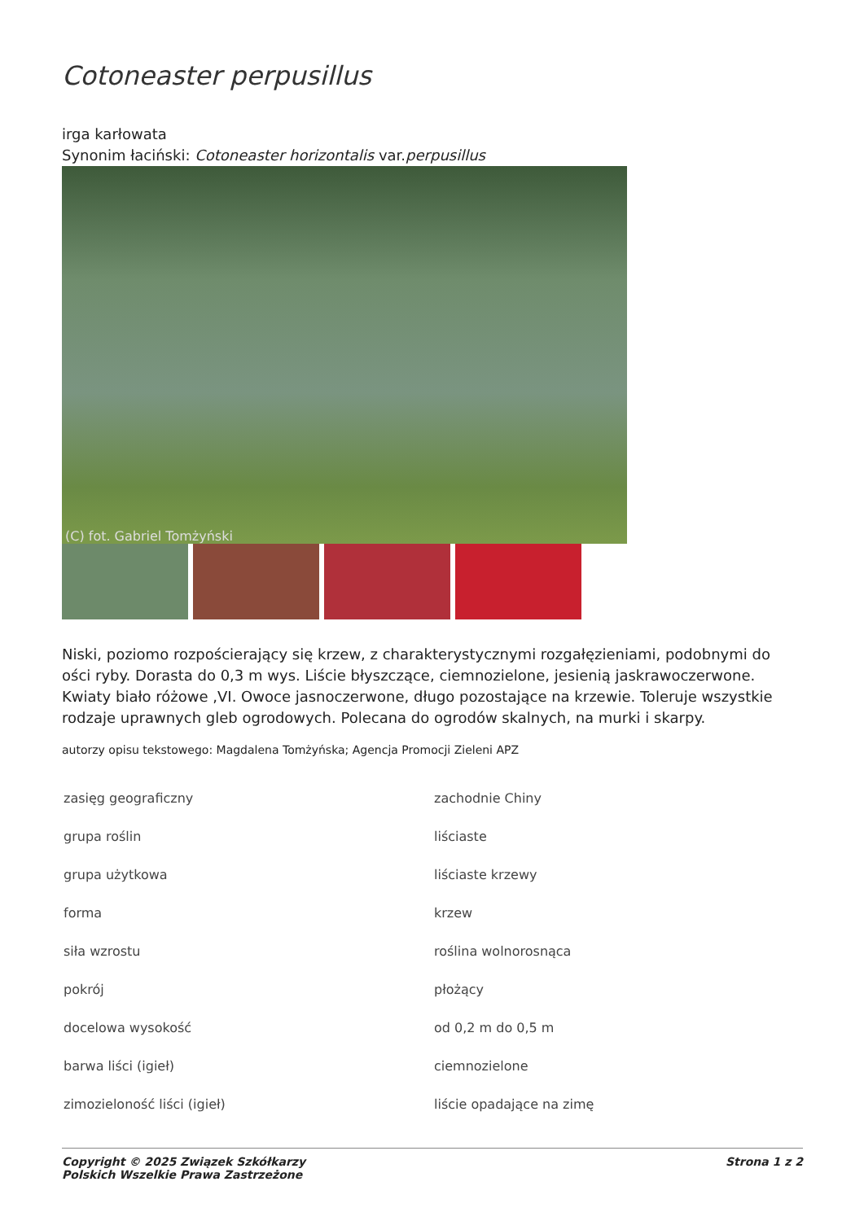Cotoneaster perpusillus
irga karłowata
Synonim łaciński: Cotoneaster horizontalis var.perpusillus
(C) fot. Gabriel Tomżyński
Niski, poziomo rozpościerający się krzew, z charakterystycznymi rozgałęzieniami, podobnymi do ości ryby. Dorasta do 0,3 m wys. Liście błyszczące, ciemnozielone, jesienią jaskrawoczerwone. Kwiaty biało różowe ,VI. Owoce jasnoczerwone, długo pozostające na krzewie. Toleruje wszystkie rodzaje uprawnych gleb ogrodowych. Polecana do ogrodów skalnych, na murki i skarpy.
autorzy opisu tekstowego: Magdalena Tomżyńska; Agencja Promocji Zieleni APZ
| zasięg geograficzny | zachodnie Chiny |
| grupa roślin | liściaste |
| grupa użytkowa | liściaste krzewy |
| forma | krzew |
| siła wzrostu | roślina wolnorosnąca |
| pokrój | płożący |
| docelowa wysokość | od 0,2 m do 0,5 m |
| barwa liści (igieł) | ciemnozielone |
| zimozieloność liści (igieł) | liście opadające na zimę |
Copyright © 2025 Związek Szkółkarzy
Polskich Wszelkie Prawa Zastrzeżone
Strona 1 z 2